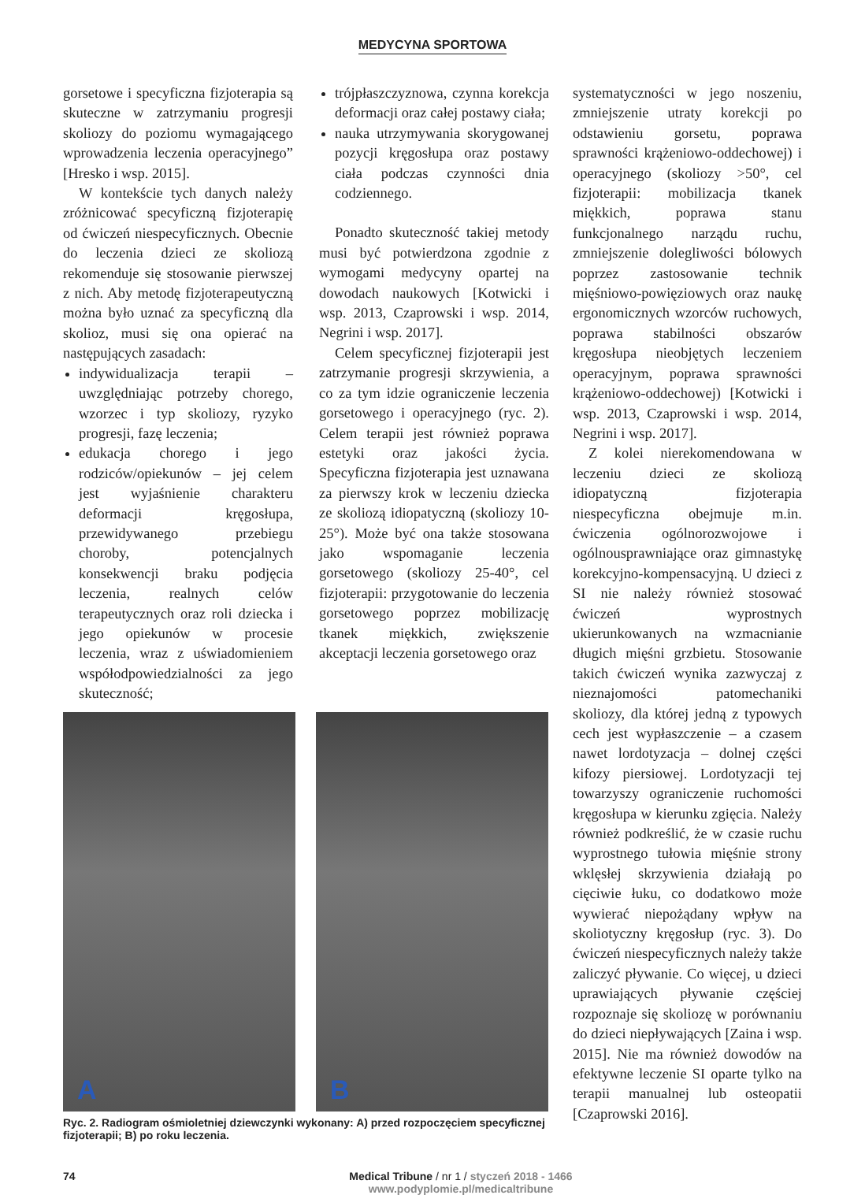MEDYCYNA SPORTOWA
gorsetowe i specyficzna fizjoterapia są skuteczne w zatrzymaniu progresji skoliozy do poziomu wymagającego wprowadzenia leczenia operacyjnego” [Hresko i wsp. 2015].
W kontekście tych danych należy zróżnicować specyficzną fizjoterapię od ćwiczeń niespecyficznych. Obecnie do leczenia dzieci ze skoliozą rekomenduje się stosowanie pierwszej z nich. Aby metodę fizjoterapeutyczną można było uznać za specyficzną dla skolioz, musi się ona opierać na następujących zasadach:
indywidualizacja terapii – uwzględniając potrzeby chorego, wzorzec i typ skoliozy, ryzyko progresji, fazę leczenia;
edukacja chorego i jego rodziców/opiekunów – jej celem jest wyjaśnienie charakteru deformacji kręgosłupa, przewidywanego przebiegu choroby, potencjalnych konsekwencji braku podjęcia leczenia, realnych celów terapeutycznych oraz roli dziecka i jego opiekunów w procesie leczenia, wraz z uświadomieniem współodpowiedzialności za jego skuteczność;
trójpłaszczyznowa, czynna korekcja deformacji oraz całej postawy ciała;
nauka utrzymywania skorygowanej pozycji kręgosłupa oraz postawy ciała podczas czynności dnia codziennego.
Ponadto skuteczność takiej metody musi być potwierdzona zgodnie z wymogami medycyny opartej na dowodach naukowych [Kotwicki i wsp. 2013, Czaprowski i wsp. 2014, Negrini i wsp. 2017].
Celem specyficznej fizjoterapii jest zatrzymanie progresji skrzywienia, a co za tym idzie ograniczenie leczenia gorsetowego i operacyjnego (ryc. 2). Celem terapii jest również poprawa estetyki oraz jakości życia. Specyficzna fizjoterapia jest uznawana za pierwszy krok w leczeniu dziecka ze skoliozą idiopatyczną (skoliozy 10-25°). Może być ona także stosowana jako wspomaganie leczenia gorsetowego (skoliozy 25-40°, cel fizjoterapii: przygotowanie do leczenia gorsetowego poprzez mobilizację tkanek miękkich, zwiększenie akceptacji leczenia gorsetowego oraz
A
B
Ryc. 2. Radiogram ośmioletniej dziewczynki wykonany: A) przed rozpoczęciem specyficznej fizjoterapii; B) po roku leczenia.
systematyczności w jego noszeniu, zmniejszenie utraty korekcji po odstawieniu gorsetu, poprawa sprawności krążeniowo-oddechowej) i operacyjnego (skoliozy >50°, cel fizjoterapii: mobilizacja tkanek miękkich, poprawa stanu funkcjonalnego narządu ruchu, zmniejszenie dolegliwości bólowych poprzez zastosowanie technik mięśniowo-powięziowych oraz naukę ergonomicznych wzorców ruchowych, poprawa stabilności obszarów kręgosłupa nieobjętych leczeniem operacyjnym, poprawa sprawności krążeniowo-oddechowej) [Kotwicki i wsp. 2013, Czaprowski i wsp. 2014, Negrini i wsp. 2017].
Z kolei nierekomendowana w leczeniu dzieci ze skoliozą idiopatyczną fizjoterapia niespecyficzna obejmuje m.in. ćwiczenia ogólnorozwojowe i ogólnousprawniające oraz gimnastykę korekcyjno-kompensacyjną. U dzieci z SI nie należy również stosować ćwiczeń wyprostnych ukierunkowanych na wzmacnianie długich mięśni grzbietu. Stosowanie takich ćwiczeń wynika zazwyczaj z nieznajomości patomechaniki skoliozy, dla której jedną z typowych cech jest wypłaszczenie – a czasem nawet lordotyzacja – dolnej części kifozy piersiowej. Lordotyzacji tej towarzyszy ograniczenie ruchomości kręgosłupa w kierunku zgięcia. Należy również podkreślić, że w czasie ruchu wyprostnego tułowia mięśnie strony wklęsłej skrzywienia działają po cięciwie łuku, co dodatkowo może wywierać niepożądany wpływ na skoliotyczny kręgosłup (ryc. 3). Do ćwiczeń niespecyficznych należy także zaliczyć pływanie. Co więcej, u dzieci uprawiających pływanie częściej rozpoznaje się skoliozę w porównaniu do dzieci niepływających [Zaina i wsp. 2015]. Nie ma również dowodów na efektywne leczenie SI oparte tylko na terapii manualnej lub osteopatii [Czaprowski 2016].
74 Medical Tribune / nr 1 / styczeń 2018 - 1466
www.podyplomie.pl/medicaltribune